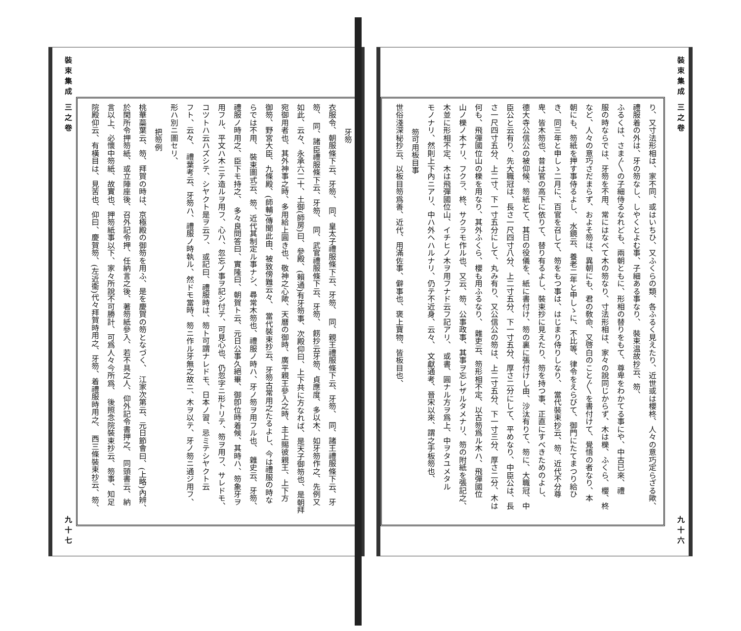裝束集成 三之卷 九十六
り、又寸法形相は、家不同、或はいちひ、又ふくらの類、各ふるく見えたり、近世或は櫻柊、人々の意巧定らざる歟、
禮服着の外は、牙の笏なし、しやくとよむ事、子細ある事なり、　裝束温故抄云、笏、
ふるくは、さま〲の子細侍るなれども、兩朝ともに、形相の替りをもて、尊卑をわかてる事にや、中古已來、禮
服の時ならでは、牙笏を不用、常にはなべて木の笏なり、寸法形相は、家々の說同じからず、木は櫟、ふくら、櫻、柊
など、人々の意巧さだまらず、およそ笏は、異朝にも、君の敎命、又啓白のこと〲を書付けて、覺悟の者なり、本
朝にも、笏紙を押す事侍るよし、　水鏡云、養老二年と申しゝに、不比等、律令をえらびて、御門にたてまつり給ひ
き、同三年と申しゝ二月に、百官を召して、笏をもつ事は、はじまり侍りしなり、　當代裝束抄云、笏、近代不分尊
卑、皆木笏也、昔は官の高下に依りて、替り有るよし、裝束抄に見えたり、笏を持つ事、正直にすべきためのよし、
德大寺公信公の被仰候、笏紙とて、其日の役儀を、紙に書付け、笏の裏に張付けし由、沙汰有りて、笏に、大職冠、中
臣公と云有り、先大職冠は、長さ一尺四寸八分、上二寸五分、下一寸五分、厚さ二分にして、平めなり、中臣公は、長
さ一尺四寸五分、上二寸、下一寸五分にして、丸み有り、又公信公の笏は、上二寸五分、下一寸三分、厚さ二分、木は
何も、飛彈國位山の櫟を用なり、其外ふくら、櫻も用ふるなり、　雜吏云、笏形相不定、以古笏爲ル木ハ、飛彈國位
山ノ櫟ノ木ナリ、フクラ、柊、サクラモ作ル也、又云、笏、公事政事、其事ヲ忘レザルタメナリ、笏の附紙を張記之、
木並に形相不定、木は飛彈國位山、イチヒノ木ヲ用フナド云フ記アリ、　或書、圓ナル方ヲ爲上、中ヲタユメタル
モノナリ、然則上下內ニアリ、中ハ外ヘハルナリ、仍テ不近身、云々、　文獻通考、晉宋以來、謂之手板笏也、
笏可用板目事
世俗淺深秘抄云、以板目笏爲善、近代、用滿佐事、僻事也、褒上寶物、皆板目也、
牙笏
衣服令、朝服條下云、牙笏、　同、皇太子禮服條下云、牙笏、　同、親王禮服條下云、牙笏、　同、諸王禮服條下云、牙
笏、　同、諸臣禮服條下云、牙笏、　同、武官禮服條下云、牙笏、　餝抄云牙笏、貞應度、多以木、如牙笏作之、先例又
如此、云々、永承六二十、土御(師房)曰、參殿、(賴通)有牙笏事、次殿仰曰、上下共に方なれば、是天子御笏也、是朝拜
宛御用者也、其外神事之時、多用給上圓き也、敬神之心歟、天曆の御時、廣平親王參入之時、主上賜彼親王、上下方
御笏、野宮大臣、九條殿、(師輔)傳聞此由、被致傍難云々、　當代裝束抄云、牙笏古常用之たるよし、今は禮服の時な
らでは不用、　裝束圖式云、笏、近代其制定ル事ナシ、尋常木笏也、禮服ノ時ハ、牙ノ笏ヲ用フル也、　雜史云、牙笏、
禮服ノ時用之、臣下モ持之、　多々良問答曰、實隆曰、朝賀ト云、元日公事久絕畢、御卽位時着候、其時ハ、笏象牙ヲ
用フル、平文ハ木ニテ造ルヲ用フ、心ハ、忽忘ノ事ヲ記シ付テ、可見心也、仍忽字ニ形トリテ、笏ヲ用フ、サレドモ、
コツトハ云ハズシテ、シヤクト是ヲ云フ、　或記曰、禮服時は、笏ト可謂ナレドモ、日本ノ習、忌ミテシヤクト云
フト、云々、　禮葉考云、牙笏ハ、禮服ノ時執ル、然ドモ當時、笏ニ作ル牙無之故ニ、木ヲ以テ、牙ノ笏ニ通ジ用フ、
形ハ別ニ圖セリ、
把笏例
桃華蘂葉云、笏、拜賀の時は、京極殿の御笏を用ふ、是を慶賀の笏となづく、　江家次第云、元日節會曰、(上略)內辨、
於閑所令押笏紙、或立陣座後、召外記令押、任納言之後、著笏紙參入、若不具之人、仰外記令書押之、　同頭書云、納
言以上、必懷中笏紙、故實也、押笏紙事以下、家々所說不可勝計、可爲人々今所爲、　後照念院裝束抄云、笏事、知足
院殿仰云、有橫目は、見苦也、仰曰、慶賀笏、(左近衞)代々拜賀時用之、牙笏、着禮服時用之、　西三條裝束抄云、笏、
裝束集成 三之卷 九十七